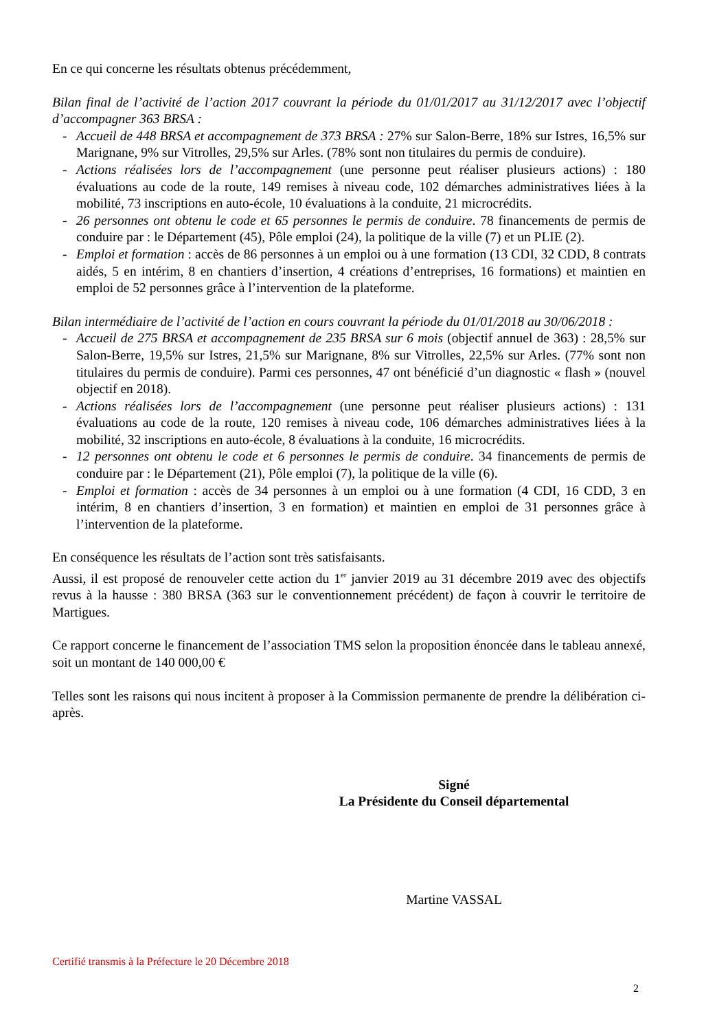En ce qui concerne les résultats obtenus précédemment,
Bilan final de l’activité de l’action 2017 couvrant la période du 01/01/2017 au 31/12/2017 avec l’objectif d’accompagner 363 BRSA :
- Accueil de 448 BRSA et accompagnement de 373 BRSA : 27% sur Salon-Berre, 18% sur Istres, 16,5% sur Marignane, 9% sur Vitrolles, 29,5% sur Arles. (78% sont non titulaires du permis de conduire).
- Actions réalisées lors de l’accompagnement (une personne peut réaliser plusieurs actions) : 180 évaluations au code de la route, 149 remises à niveau code, 102 démarches administratives liées à la mobilité, 73 inscriptions en auto-école, 10 évaluations à la conduite, 21 microcrédits.
- 26 personnes ont obtenu le code et 65 personnes le permis de conduire. 78 financements de permis de conduire par : le Département (45), Pôle emploi (24), la politique de la ville (7) et un PLIE (2).
- Emploi et formation : accès de 86 personnes à un emploi ou à une formation (13 CDI, 32 CDD, 8 contrats aidés, 5 en intérim, 8 en chantiers d’insertion, 4 créations d’entreprises, 16 formations) et maintien en emploi de 52 personnes grâce à l’intervention de la plateforme.
Bilan intermédiaire de l’activité de l’action en cours couvrant la période du 01/01/2018 au 30/06/2018 :
- Accueil de 275 BRSA et accompagnement de 235 BRSA sur 6 mois (objectif annuel de 363) : 28,5% sur Salon-Berre, 19,5% sur Istres, 21,5% sur Marignane, 8% sur Vitrolles, 22,5% sur Arles. (77% sont non titulaires du permis de conduire). Parmi ces personnes, 47 ont bénéficié d’un diagnostic « flash » (nouvel objectif en 2018).
- Actions réalisées lors de l’accompagnement (une personne peut réaliser plusieurs actions) : 131 évaluations au code de la route, 120 remises à niveau code, 106 démarches administratives liées à la mobilité, 32 inscriptions en auto-école, 8 évaluations à la conduite, 16 microcrédits.
- 12 personnes ont obtenu le code et 6 personnes le permis de conduire. 34 financements de permis de conduire par : le Département (21), Pôle emploi (7), la politique de la ville (6).
- Emploi et formation : accès de 34 personnes à un emploi ou à une formation (4 CDI, 16 CDD, 3 en intérim, 8 en chantiers d’insertion, 3 en formation) et maintien en emploi de 31 personnes grâce à l’intervention de la plateforme.
En conséquence les résultats de l’action sont très satisfaisants.
Aussi, il est proposé de renouveler cette action du 1<sup>er</sup> janvier 2019 au 31 décembre 2019 avec des objectifs revus à la hausse : 380 BRSA (363 sur le conventionnement précédent) de façon à couvrir le territoire de Martigues.
Ce rapport concerne le financement de l’association TMS selon la proposition énoncée dans le tableau annexé, soit un montant de 140 000,00 €
Telles sont les raisons qui nous incitent à proposer à la Commission permanente de prendre la délibération ci-après.
Signé
La Présidente du Conseil départemental
Martine VASSAL
Certifié transmis à la Préfecture le 20 Décembre 2018
2